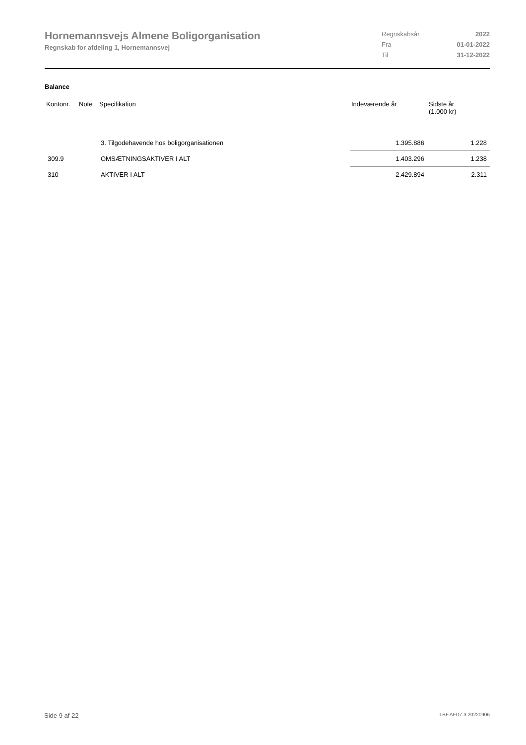Hornemannsvejs Almene Boligorganisation
Regnskab for afdeling 1, Hornemannsvej
| Regnskabsår | 2022 |
| Fra | 01-01-2022 |
| Til | 31-12-2022 |
Balance
| Kontonr. | Note | Specifikation | Indeværende år | Sidste år (1.000 kr) |
| --- | --- | --- | --- | --- |
| | | 3. Tilgodehavende hos boligorganisationen | 1.395.886 | 1.228 |
| 309.9 | | OMSÆTNINGSAKTIVER I ALT | 1.403.296 | 1.238 |
| 310 | | AKTIVER I ALT | 2.429.894 | 2.311 |
Side 9 af 22 LBF.AFD7.3.20220906